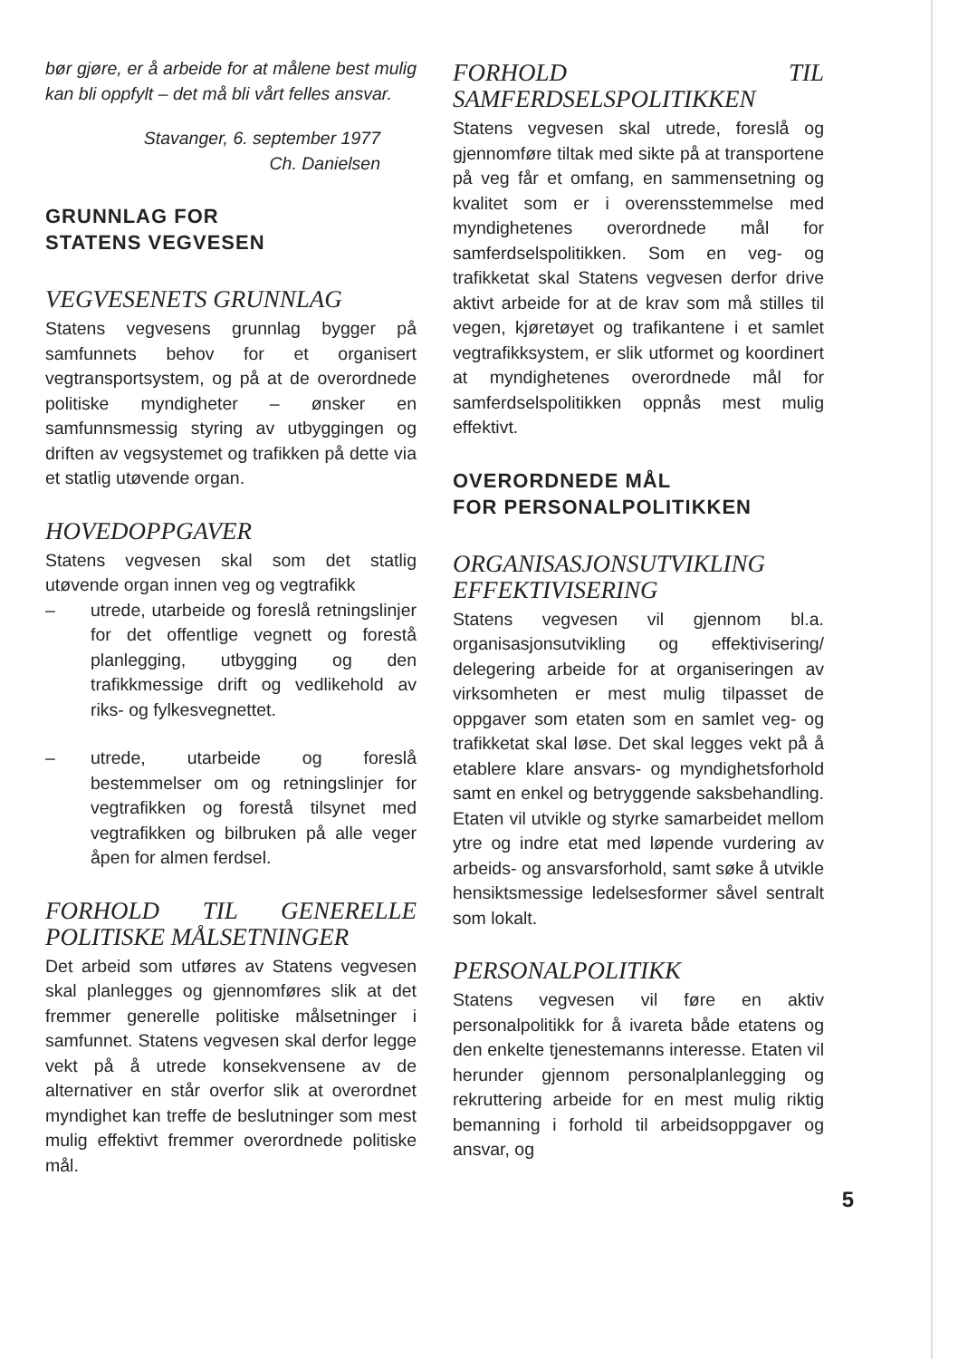bør gjøre, er å arbeide for at målene best mulig kan bli oppfylt – det må bli vårt felles ansvar.
Stavanger, 6. september 1977
Ch. Danielsen
GRUNNLAG FOR
STATENS VEGVESEN
VEGVESENETS GRUNNLAG
Statens vegvesens grunnlag bygger på samfunnets behov for et organisert vegtransportsystem, og på at de overordnede politiske myndigheter – ønsker en samfunnsmessig styring av utbyggingen og driften av vegsystemet og trafikken på dette via et statlig utøvende organ.
HOVEDOPPGAVER
Statens vegvesen skal som det statlig utøvende organ innen veg og vegtrafikk
– utrede, utarbeide og foreslå retningslinjer for det offentlige vegnett og forestå planlegging, utbygging og den trafikkmessige drift og vedlikehold av riks- og fylkesvegnettet.
– utrede, utarbeide og foreslå bestemmelser om og retningslinjer for vegtrafikken og forestå tilsynet med vegtrafikken og bilbruken på alle veger åpen for almen ferdsel.
FORHOLD TIL GENERELLE POLITISKE MÅLSETNINGER
Det arbeid som utføres av Statens vegvesen skal planlegges og gjennomføres slik at det fremmer generelle politiske målsetninger i samfunnet. Statens vegvesen skal derfor legge vekt på å utrede konsekvensene av de alternativer en står overfor slik at overordnet myndighet kan treffe de beslutninger som mest mulig effektivt fremmer overordnede politiske mål.
FORHOLD TIL SAMFERDSELSPOLITIKKEN
Statens vegvesen skal utrede, foreslå og gjennomføre tiltak med sikte på at transportene på veg får et omfang, en sammensetning og kvalitet som er i overensstemmelse med myndighetenes overordnede mål for samferdselspolitikken. Som en veg- og trafikketat skal Statens vegvesen derfor drive aktivt arbeide for at de krav som må stilles til vegen, kjøretøyet og trafikantene i et samlet vegtrafikksystem, er slik utformet og koordinert at myndighetenes overordnede mål for samferdselspolitikken oppnås mest mulig effektivt.
OVERORDNEDE MÅL
FOR PERSONALPOLITIKKEN
ORGANISASJONSUTVIKLING EFFEKTIVISERING
Statens vegvesen vil gjennom bl.a. organisasjonsutvikling og effektivisering/ delegering arbeide for at organiseringen av virksomheten er mest mulig tilpasset de oppgaver som etaten som en samlet veg- og trafikketat skal løse. Det skal legges vekt på å etablere klare ansvars- og myndighetsforhold samt en enkel og betryggende saksbehandling. Etaten vil utvikle og styrke samarbeidet mellom ytre og indre etat med løpende vurdering av arbeids- og ansvarsforhold, samt søke å utvikle hensiktsmessige ledelsesformer såvel sentralt som lokalt.
PERSONALPOLITIKK
Statens vegvesen vil føre en aktiv personalpolitikk for å ivareta både etatens og den enkelte tjenestemanns interesse. Etaten vil herunder gjennom personalplanlegging og rekruttering arbeide for en mest mulig riktig bemanning i forhold til arbeidsoppgaver og ansvar, og
5